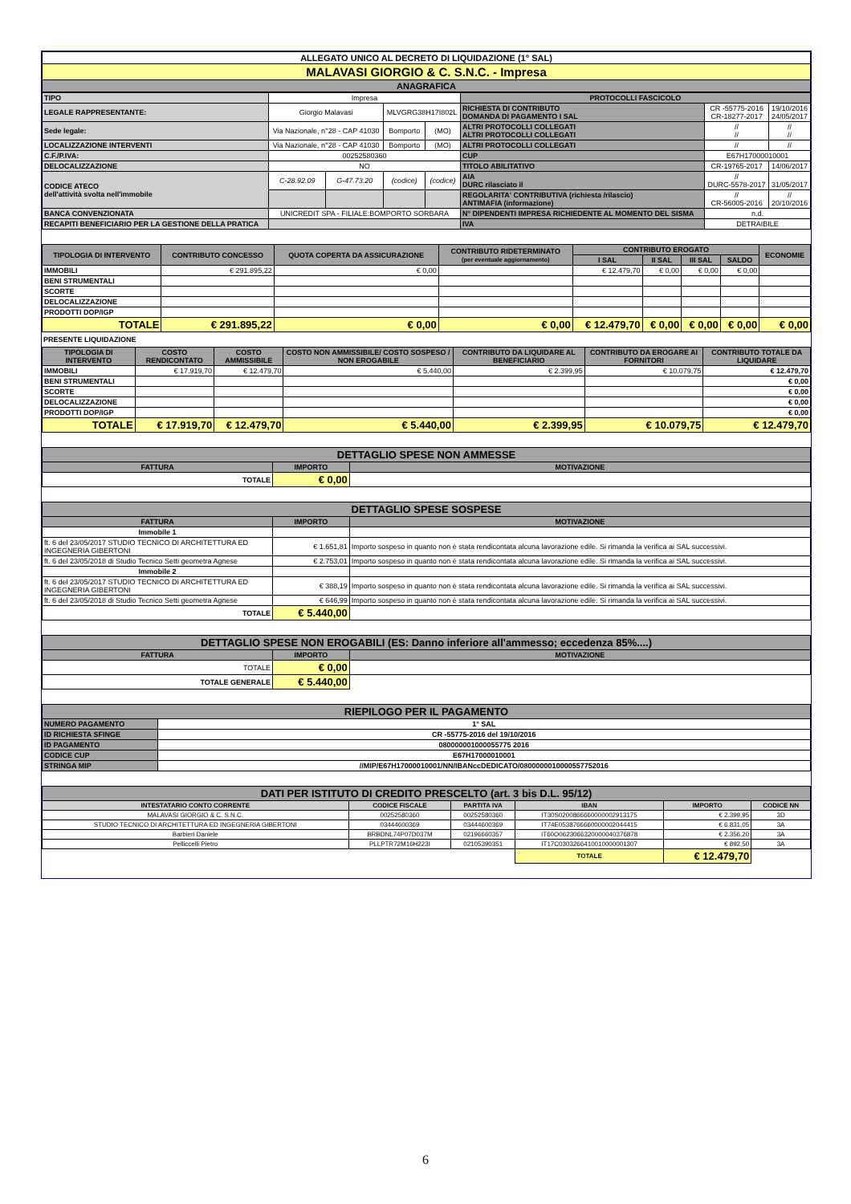| ALLEGATO UNICO AL DECRETO DI LIQUIDAZIONE (1° SAL) |
| MALAVASI GIORGIO & C. S.N.C. - Impresa |
| ANAGRAFICA |
| TIPO | Impresa | | | | PROTOCOLLI FASCICOLO | | |
| LEGALE RAPPRESENTANTE: | Giorgio Malavasi | | MLVGRG38H17I802L | | RICHIESTA DI CONTRIBUTO DOMANDA DI PAGAMENTO I SAL | CR -55775-2016 CR-18277-2017 | 19/10/2016 24/05/2017 |
| Sede legale: | Via Nazionale, n°28 - CAP 41030 | | Bomporto | (MO) | ALTRI PROTOCOLLI COLLEGATI ALTRI PROTOCOLLI COLLEGATI | // // | // // |
| LOCALIZZAZIONE INTERVENTI | Via Nazionale, n°28 - CAP 41030 | | Bomporto | (MO) | ALTRI PROTOCOLLI COLLEGATI | // | // |
| C.F./P.IVA: | 00252580360 | | | | CUP | E67H17000010001 | |
| DELOCALIZZAZIONE | NO | | | | TITOLO ABILITATIVO | CR-19765-2017 | 14/06/2017 |
| CODICE ATECO dell'attività svolta nell'immobile | C-28.92.09 | G-47.73.20 | (codice) | (codice) | AIA DURC rilasciato il | // DURC-5578-2017 | 31/05/2017 |
| | | | | | REGOLARITA' CONTRIBUTIVA (richiesta /rilascio) ANTIMAFIA (informazione) | // CR-56005-2016 | // 20/10/2016 |
| BANCA CONVENZIONATA | UNICREDIT SPA - FILIALE:BOMPORTO SORBARA | | | | N° DIPENDENTI IMPRESA RICHIEDENTE AL MOMENTO DEL SISMA | n.d. | |
| RECAPITI BENEFICIARIO PER LA GESTIONE DELLA PRATICA | | | | | IVA | DETRAIBILE | |
| TIPOLOGIA DI INTERVENTO | CONTRIBUTO CONCESSO | QUOTA COPERTA DA ASSICURAZIONE | CONTRIBUTO RIDETERMINATO (per eventuale aggiornamento) | CONTRIBUTO EROGATO | | | | ECONOMIE |
| --- | --- | --- | --- | --- | --- | --- | --- | --- |
| | | | | I SAL | II SAL | III SAL | SALDO | |
| IMMOBILI | € 291.895,22 | € 0,00 | | € 12.479,70 | € 0,00 | € 0,00 | € 0,00 | |
| BENI STRUMENTALI | | | | | | | | |
| SCORTE | | | | | | | | |
| DELOCALIZZAZIONE | | | | | | | | |
| PRODOTTI DOP/IGP | | | | | | | | |
| TOTALE | € 291.895,22 | € 0,00 | € 0,00 | € 12.479,70 | € 0,00 | € 0,00 | € 0,00 | € 0,00 |
PRESENTE LIQUIDAZIONE
| TIPOLOGIA DI INTERVENTO | COSTO RENDICONTATO | COSTO AMMISSIBILE | COSTO NON AMMISSIBILE/ COSTO SOSPESO / NON EROGABILE | CONTRIBUTO DA LIQUIDARE AL BENEFICIARIO | CONTRIBUTO DA EROGARE AI FORNITORI | CONTRIBUTO TOTALE DA LIQUIDARE |
| --- | --- | --- | --- | --- | --- | --- |
| IMMOBILI | € 17.919,70 | € 12.479,70 | € 5.440,00 | € 2.399,95 | € 10.079,75 | € 12.479,70 |
| BENI STRUMENTALI | | | | | | € 0,00 |
| SCORTE | | | | | | € 0,00 |
| DELOCALIZZAZIONE | | | | | | € 0,00 |
| PRODOTTI DOP/IGP | | | | | | € 0,00 |
| TOTALE | € 17.919,70 | € 12.479,70 | € 5.440,00 | € 2.399,95 | € 10.079,75 | € 12.479,70 |
| DETTAGLIO SPESE NON AMMESSE | | |
| FATTURA | IMPORTO | MOTIVAZIONE |
| TOTALE | € 0,00 | |
| DETTAGLIO SPESE SOSPESE | | |
| FATTURA | IMPORTO | MOTIVAZIONE |
| Immobile 1 | | |
| ft. 6 del 23/05/2017 STUDIO TECNICO DI ARCHITETTURA ED INGEGNERIA GIBERTONI | € 1.651,81 | Importo sospeso in quanto non è stata rendicontata alcuna lavorazione edile. Si rimanda la verifica ai SAL successivi. |
| ft. 6 del 23/05/2018 di Studio Tecnico Setti geometra Agnese | € 2.753,01 | Importo sospeso in quanto non è stata rendicontata alcuna lavorazione edile. Si rimanda la verifica ai SAL successivi. |
| Immobile 2 | | |
| ft. 6 del 23/05/2017 STUDIO TECNICO DI ARCHITETTURA ED INGEGNERIA GIBERTONI | € 388,19 | Importo sospeso in quanto non è stata rendicontata alcuna lavorazione edile. Si rimanda la verifica ai SAL successivi. |
| ft. 6 del 23/05/2018 di Studio Tecnico Setti geometra Agnese | € 646,99 | Importo sospeso in quanto non è stata rendicontata alcuna lavorazione edile. Si rimanda la verifica ai SAL successivi. |
| TOTALE | € 5.440,00 | |
| DETTAGLIO SPESE NON EROGABILI (ES: Danno inferiore all'ammesso; eccedenza 85%....) | | |
| FATTURA | IMPORTO | MOTIVAZIONE |
| TOTALE | € 0,00 | |
| TOTALE GENERALE | € 5.440,00 | |
| RIEPILOGO PER IL PAGAMENTO | |
| NUMERO PAGAMENTO | 1° SAL |
| ID RICHIESTA SFINGE | CR -55775-2016 del 19/10/2016 |
| ID PAGAMENTO | 080000001000055775 2016 |
| CODICE CUP | E67H17000010001 |
| STRINGA MIP | //MIP/E67H17000010001/NN/IBANccDEDICATO/0800000010000557752016 |
| DATI PER ISTITUTO DI CREDITO PRESCELTO (art. 3 bis D.L. 95/12) | | | | | |
| INTESTATARIO CONTO CORRENTE | CODICE FISCALE | PARTITA IVA | IBAN | IMPORTO | CODICE NN |
| MALAVASI GIORGIO & C. S.N.C. | 00252580360 | 00252580360 | IT30S0200866660000002913175 | € 2.399,95 | 3D |
| STUDIO TECNICO DI ARCHITETTURA ED INGEGNERIA GIBERTONI | 03444600369 | 03444600369 | IT74E0538766660000002044415 | € 6.831,05 | 3A |
| Barbieri Daniele | BRBDNL74P07D037M | 02196660357 | IT60O0623066320000040376878 | € 2.356,20 | 3A |
| Pelliccelli Pietro | PLLPTR72M16H223I | 02105390351 | IT17C0303266410010000001307 | € 892,50 | 3A |
| | | | TOTALE | € 12.479,70 | |
6